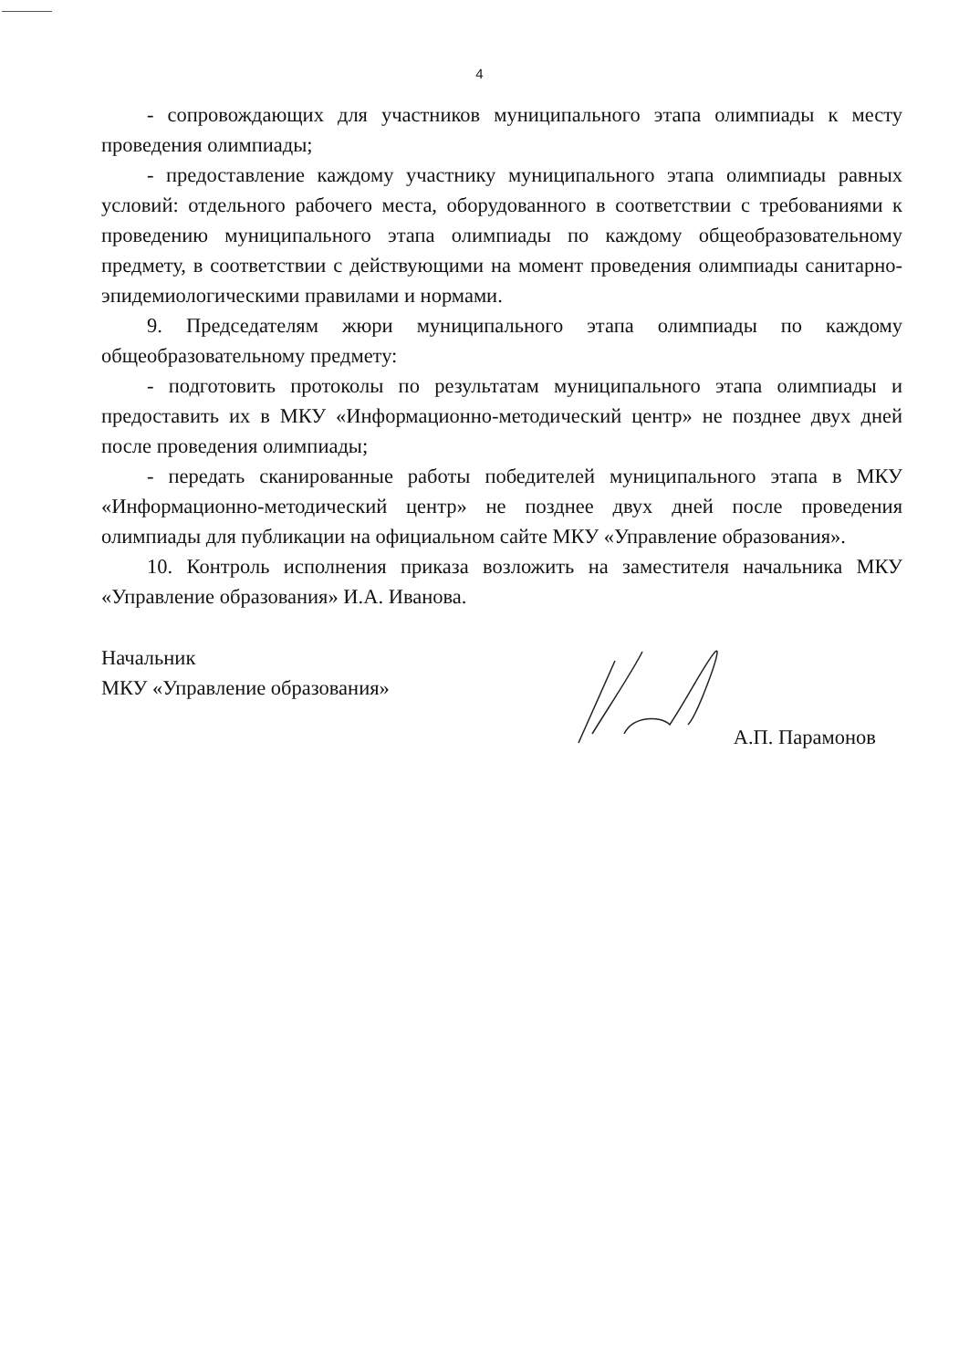4
- сопровождающих для участников муниципального этапа олимпиады к месту проведения олимпиады;
- предоставление каждому участнику муниципального этапа олимпиады равных условий: отдельного рабочего места, оборудованного в соответствии с требованиями к проведению муниципального этапа олимпиады по каждому общеобразовательному предмету, в соответствии с действующими на момент проведения олимпиады санитарно-эпидемиологическими правилами и нормами.
9. Председателям жюри муниципального этапа олимпиады по каждому общеобразовательному предмету:
- подготовить протоколы по результатам муниципального этапа олимпиады и предоставить их в МКУ «Информационно-методический центр» не позднее двух дней после проведения олимпиады;
- передать сканированные работы победителей муниципального этапа в МКУ «Информационно-методический центр» не позднее двух дней после проведения олимпиады для публикации на официальном сайте МКУ «Управление образования».
10. Контроль исполнения приказа возложить на заместителя начальника МКУ «Управление образования» И.А. Иванова.
Начальник
МКУ «Управление образования»
А.П. Парамонов